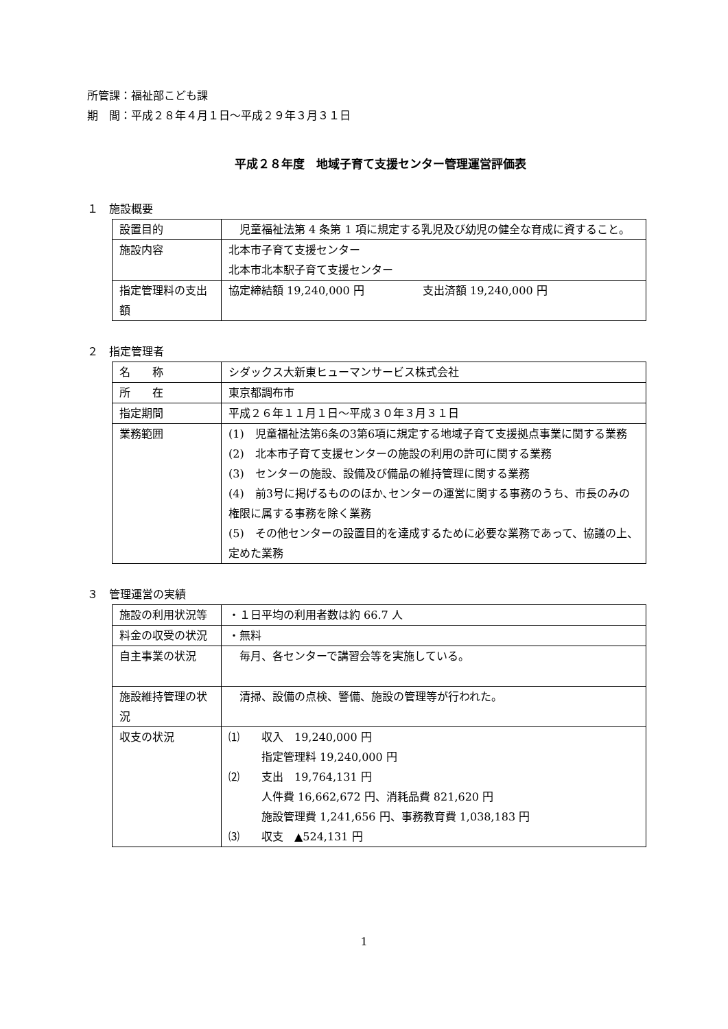所管課：福祉部こども課
期　間：平成２８年４月１日～平成２９年３月３１日
平成２８年度　地域子育て支援センター管理運営評価表
１　施設概要
| 設置目的 | 児童福祉法第 4 条第 1 項に規定する乳児及び幼児の健全な育成に資すること。 |
| 施設内容 | 北本市子育て支援センター 北本市北本駅子育て支援センター |
| 指定管理料の支出額 | 協定締結額 19,240,000 円 支出済額 19,240,000 円 |
２　指定管理者
| 名 称 | シダックス大新東ヒューマンサービス株式会社 |
| 所 在 | 東京都調布市 |
| 指定期間 | 平成２６年１１月１日～平成３０年３月３１日 |
| 業務範囲 | (1) 児童福祉法第6条の3第6項に規定する地域子育て支援拠点事業に関する業務 (2) 北本市子育て支援センターの施設の利用の許可に関する業務 (3) センターの施設、設備及び備品の維持管理に関する業務 (4) 前3号に掲げるもののほか､センターの運営に関する事務のうち、市長のみの権限に属する事務を除く業務 (5) その他センターの設置目的を達成するために必要な業務であって、協議の上、定めた業務 |
３　管理運営の実績
| 施設の利用状況等 | ・１日平均の利用者数は約 66.7 人 |
| 料金の収受の状況 | ・無料 |
| 自主事業の状況 | 毎月、各センターで講習会等を実施している。 |
| 施設維持管理の状況 | 清掃、設備の点検、警備、施設の管理等が行われた。 |
| 収支の状況 | ⑴ 収入 19,240,000 円 指定管理料 19,240,000 円 ⑵ 支出 19,764,131 円 人件費 16,662,672 円、消耗品費 821,620 円 施設管理費 1,241,656 円、事務教育費 1,038,183 円 ⑶ 収支 ▲524,131 円 |
1